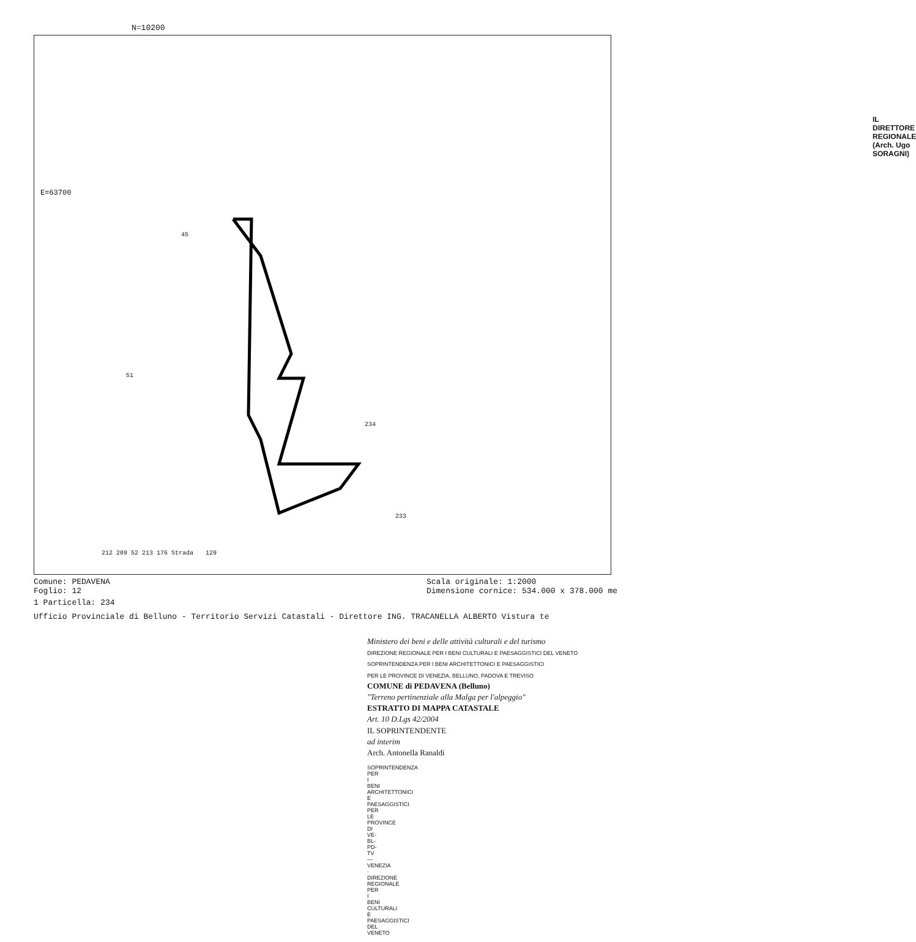N=10200
IL DIRETTORE REGIONALE
(Arch. Ugo SORAGNI)
45
51
234
233
129
212 209 52 213 176 Strada
E=63700
Comune: PEDAVENA
Foglio: 12
Scala originale: 1:2000
Dimensione cornice: 534.000 x 378.000 me
1 Particella: 234
Ufficio Provinciale di Belluno - Territorio Servizi Catastali - Direttore ING. TRACANELLA ALBERTO Vistura te
Ministero dei beni e delle attività culturali e del turismo
DIREZIONE REGIONALE PER I BENI CULTURALI E PAESAGGISTICI DEL VENETO
SOPRINTENDENZA PER I BENI ARCHITETTONICI E PAESAGGISTICI
PER LE PROVINCE DI VENEZIA, BELLUNO, PADOVA E TREVISO
COMUNE di PEDAVENA (Belluno)
"Terreno pertinenziale alla Malga per l'alpeggio"
ESTRATTO DI MAPPA CATASTALE
Art. 10 D.Lgs 42/2004
IL SOPRINTENDENTE
ad interim
Arch. Antonella Ranaldi
SOPRINTENDENZA PER I BENI ARCHITETTONICI E PAESAGGISTICI PER LE PROVINCE DI VE-BL-PD-TV — VENEZIA · DIREZIONE REGIONALE PER I BENI CULTURALI E PAESAGGISTICI DEL VENETO